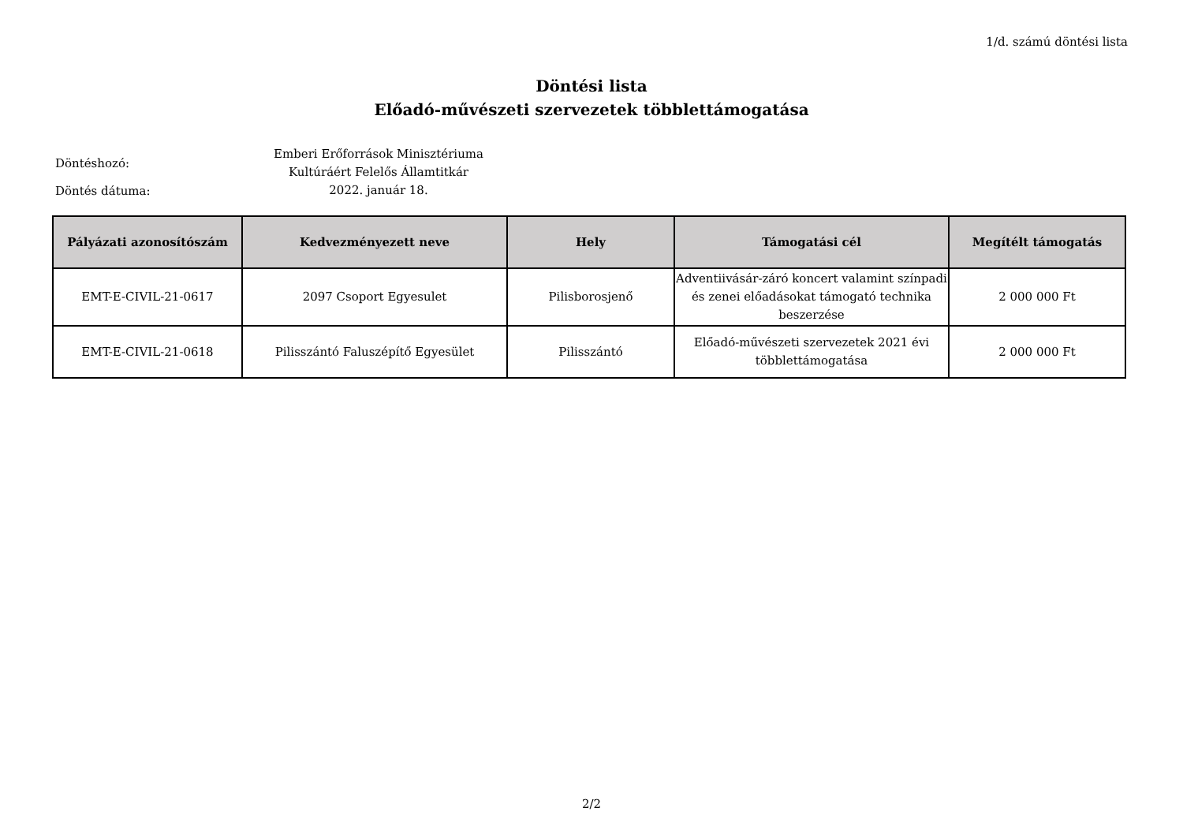1/d. számú döntési lista
Döntési lista
Előadó-művészeti szervezetek többlettámogatása
Döntéshozó:
Emberi Erőforrások Minisztériuma
Kultúráért Felelős Államtitkár
Döntés dátuma:
2022. január 18.
| Pályázati azonosítószám | Kedvezményezett neve | Hely | Támogatási cél | Megítélt támogatás |
| --- | --- | --- | --- | --- |
| EMT-E-CIVIL-21-0617 | 2097 Csoport Egyesulet | Pilisborosjenő | Adventiivásár-záró koncert valamint színpadi és zenei előadásokat támogató technika beszerzése | 2 000 000 Ft |
| EMT-E-CIVIL-21-0618 | Pilisszántó Faluszépítő Egyesület | Pilisszántó | Előadó-művészeti szervezetek 2021 évi többlettámogatása | 2 000 000 Ft |
2/2